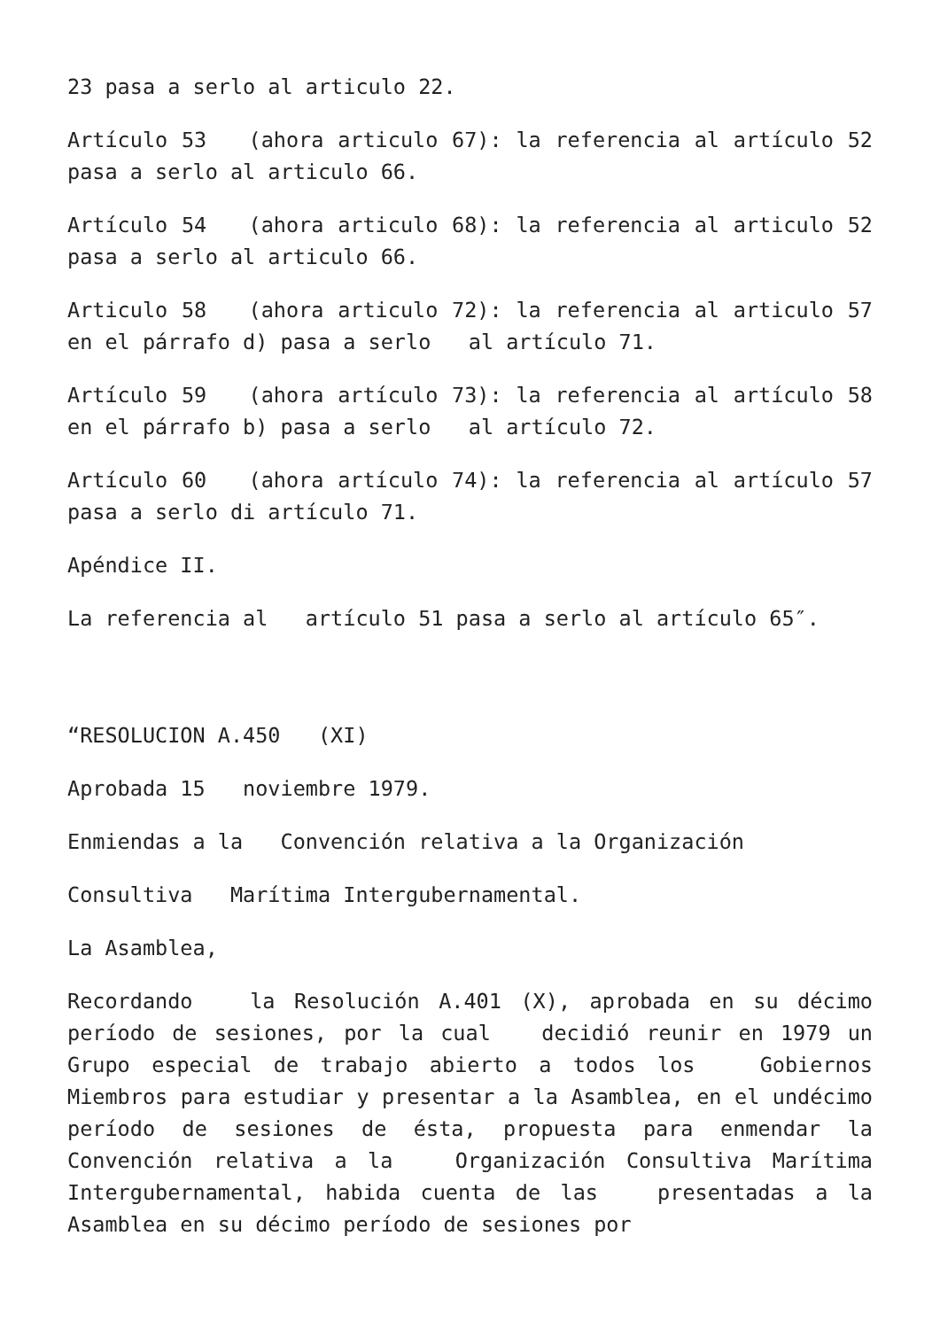23 pasa a serlo al articulo 22.
Artículo 53 (ahora articulo 67): la referencia al artículo 52 pasa a serlo al articulo 66.
Artículo 54 (ahora articulo 68): la referencia al articulo 52 pasa a serlo al articulo 66.
Articulo 58 (ahora articulo 72): la referencia al articulo 57 en el párrafo d) pasa a serlo al artículo 71.
Artículo 59 (ahora artículo 73): la referencia al artículo 58 en el párrafo b) pasa a serlo al artículo 72.
Artículo 60 (ahora artículo 74): la referencia al artículo 57 pasa a serlo di artículo 71.
Apéndice II.
La referencia al artículo 51 pasa a serlo al artículo 65″.
“RESOLUCION A.450 (XI)
Aprobada 15 noviembre 1979.
Enmiendas a la Convención relativa a la Organización
Consultiva Marítima Intergubernamental.
La Asamblea,
Recordando la Resolución A.401 (X), aprobada en su décimo período de sesiones, por la cual decidió reunir en 1979 un Grupo especial de trabajo abierto a todos los Gobiernos Miembros para estudiar y presentar a la Asamblea, en el undécimo período de sesiones de ésta, propuesta para enmendar la Convención relativa a la Organización Consultiva Marítima Intergubernamental, habida cuenta de las presentadas a la Asamblea en su décimo período de sesiones por